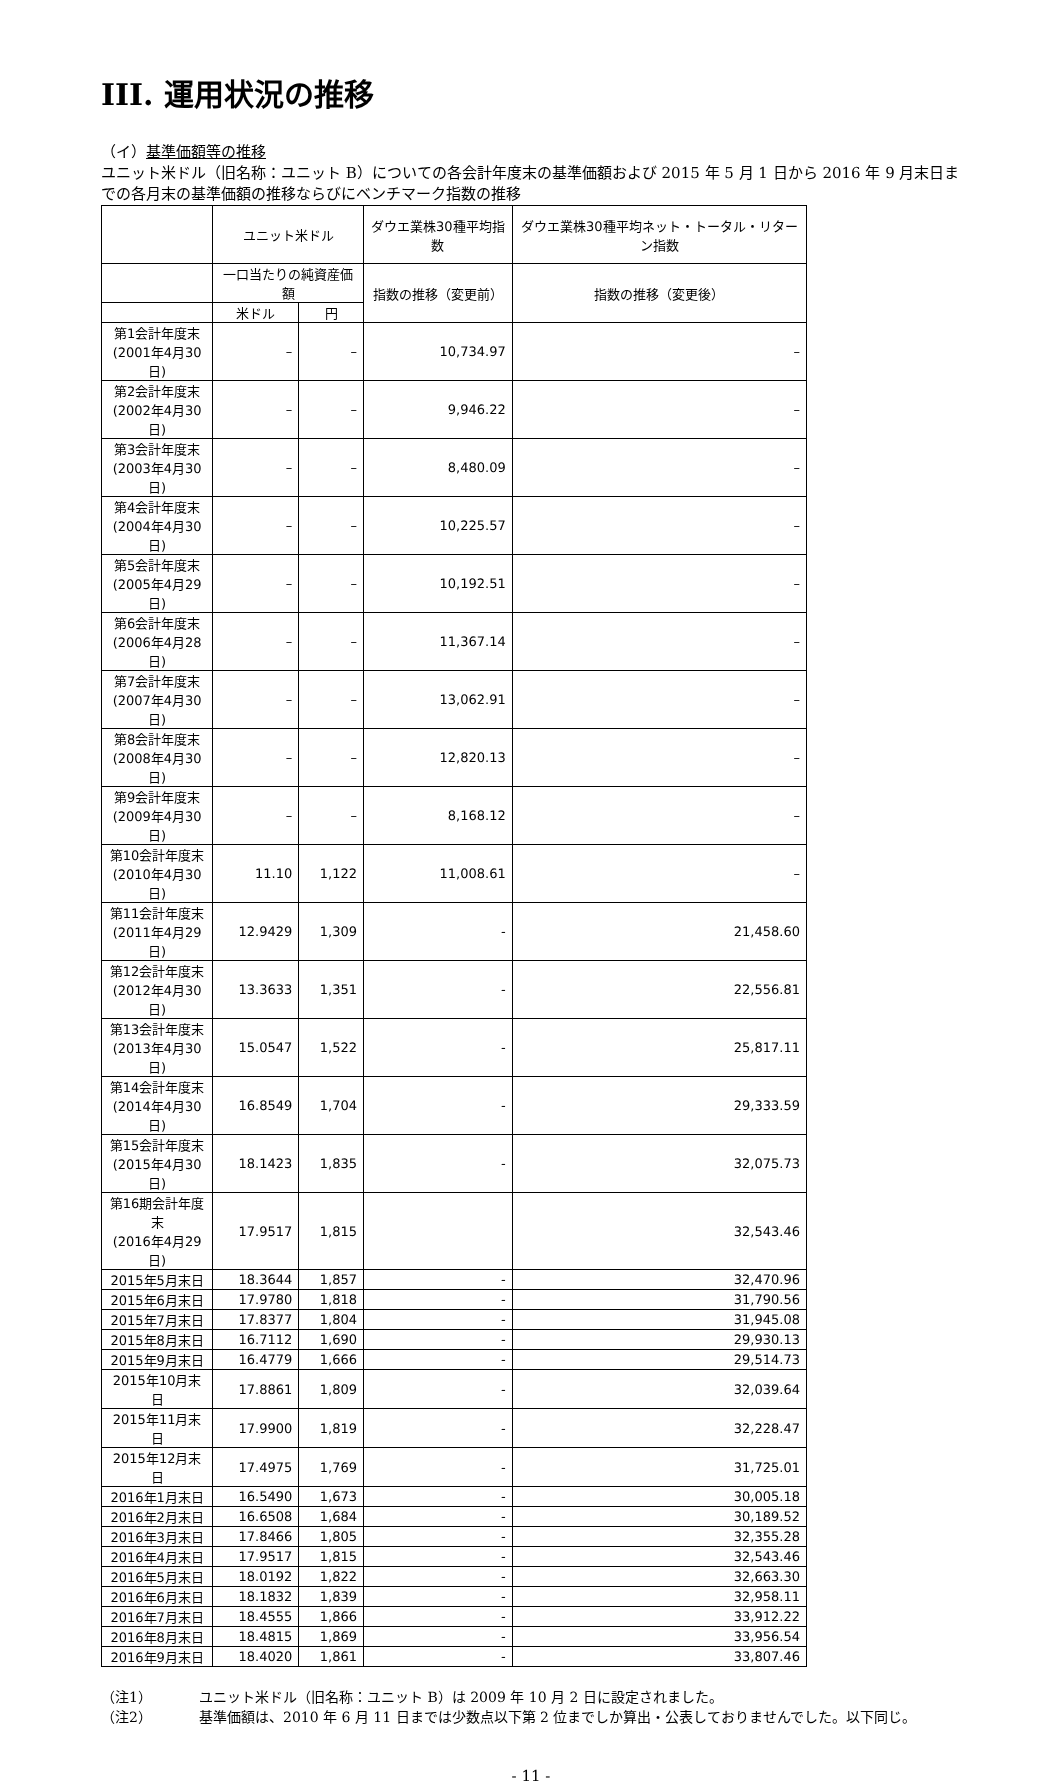III. 運用状況の推移
（イ）基準価額等の推移
ユニット米ドル（旧名称：ユニット B）についての各会計年度末の基準価額および 2015 年 5 月 1 日から 2016 年 9 月末日までの各月末の基準価額の推移ならびにベンチマーク指数の推移
| | ユニット米ドル | | ダウエ業株30種平均指数 | ダウエ業株30種平均ネット・トータル・リターン指数 |
| --- | --- | --- | --- | --- |
| | 一口当たりの純資産価額 | | 指数の推移（変更前） | 指数の推移（変更後） |
| | 米ドル | 円 | | |
| 第1会計年度末 (2001年4月30日) | – | – | 10,734.97 | – |
| 第2会計年度末 (2002年4月30日) | – | – | 9,946.22 | – |
| 第3会計年度末 (2003年4月30日) | – | – | 8,480.09 | – |
| 第4会計年度末 (2004年4月30日) | – | – | 10,225.57 | – |
| 第5会計年度末 (2005年4月29日) | – | – | 10,192.51 | – |
| 第6会計年度末 (2006年4月28日) | – | – | 11,367.14 | – |
| 第7会計年度末 (2007年4月30日) | – | – | 13,062.91 | – |
| 第8会計年度末 (2008年4月30日) | – | – | 12,820.13 | – |
| 第9会計年度末 (2009年4月30日) | – | – | 8,168.12 | – |
| 第10会計年度末 (2010年4月30日) | 11.10 | 1,122 | 11,008.61 | – |
| 第11会計年度末 (2011年4月29日) | 12.9429 | 1,309 | - | 21,458.60 |
| 第12会計年度末 (2012年4月30日) | 13.3633 | 1,351 | - | 22,556.81 |
| 第13会計年度末 (2013年4月30日) | 15.0547 | 1,522 | - | 25,817.11 |
| 第14会計年度末 (2014年4月30日) | 16.8549 | 1,704 | - | 29,333.59 |
| 第15会計年度末 (2015年4月30日) | 18.1423 | 1,835 | - | 32,075.73 |
| 第16期会計年度末 (2016年4月29日) | 17.9517 | 1,815 | | 32,543.46 |
| 2015年5月末日 | 18.3644 | 1,857 | - | 32,470.96 |
| 2015年6月末日 | 17.9780 | 1,818 | - | 31,790.56 |
| 2015年7月末日 | 17.8377 | 1,804 | - | 31,945.08 |
| 2015年8月末日 | 16.7112 | 1,690 | - | 29,930.13 |
| 2015年9月末日 | 16.4779 | 1,666 | - | 29,514.73 |
| 2015年10月末日 | 17.8861 | 1,809 | - | 32,039.64 |
| 2015年11月末日 | 17.9900 | 1,819 | - | 32,228.47 |
| 2015年12月末日 | 17.4975 | 1,769 | - | 31,725.01 |
| 2016年1月末日 | 16.5490 | 1,673 | - | 30,005.18 |
| 2016年2月末日 | 16.6508 | 1,684 | - | 30,189.52 |
| 2016年3月末日 | 17.8466 | 1,805 | - | 32,355.28 |
| 2016年4月末日 | 17.9517 | 1,815 | - | 32,543.46 |
| 2016年5月末日 | 18.0192 | 1,822 | - | 32,663.30 |
| 2016年6月末日 | 18.1832 | 1,839 | - | 32,958.11 |
| 2016年7月末日 | 18.4555 | 1,866 | - | 33,912.22 |
| 2016年8月末日 | 18.4815 | 1,869 | - | 33,956.54 |
| 2016年9月末日 | 18.4020 | 1,861 | - | 33,807.46 |
（注1） ユニット米ドル（旧名称：ユニット B）は 2009 年 10 月 2 日に設定されました。
（注2） 基準価額は、2010 年 6 月 11 日までは少数点以下第 2 位までしか算出・公表しておりませんでした。以下同じ。
- 11 -